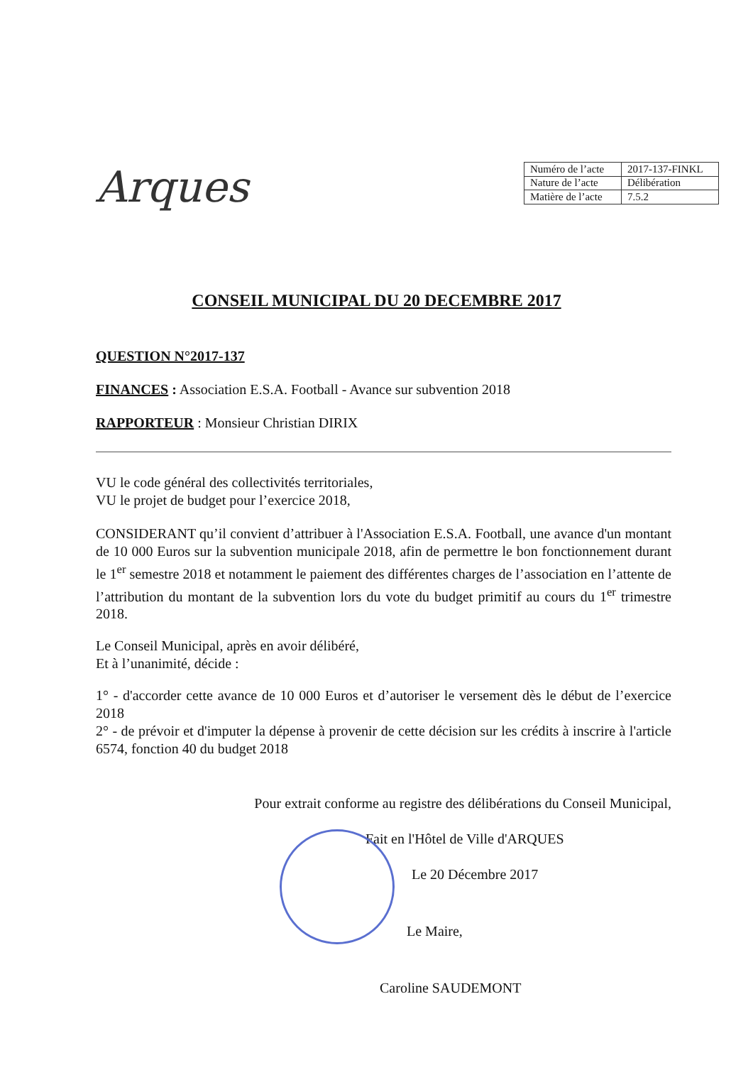Arques
| Numéro de l’acte | 2017-137-FINKL |
| Nature de l’acte | Délibération |
| Matière de l’acte | 7.5.2 |
CONSEIL MUNICIPAL DU 20 DECEMBRE 2017
QUESTION N°2017-137
FINANCES : Association E.S.A. Football - Avance sur subvention 2018
RAPPORTEUR : Monsieur Christian DIRIX
VU le code général des collectivités territoriales,
VU le projet de budget pour l’exercice 2018,
CONSIDERANT qu’il convient d’attribuer à l'Association E.S.A. Football, une avance d'un montant de 10 000 Euros sur la subvention municipale 2018, afin de permettre le bon fonctionnement durant le 1<sup>er</sup> semestre 2018 et notamment le paiement des différentes charges de l’association en l’attente de l’attribution du montant de la subvention lors du vote du budget primitif au cours du 1<sup>er</sup> trimestre 2018.
Le Conseil Municipal, après en avoir délibéré,
Et à l’unanimité, décide :
1° - d'accorder cette avance de 10 000 Euros et d’autoriser le versement dès le début de l’exercice 2018
2° - de prévoir et d'imputer la dépense à provenir de cette décision sur les crédits à inscrire à l'article 6574, fonction 40 du budget 2018
Pour extrait conforme au registre des délibérations du Conseil Municipal,
Fait en l'Hôtel de Ville d'ARQUES
Le 20 Décembre 2017
Le Maire,
Caroline SAUDEMONT